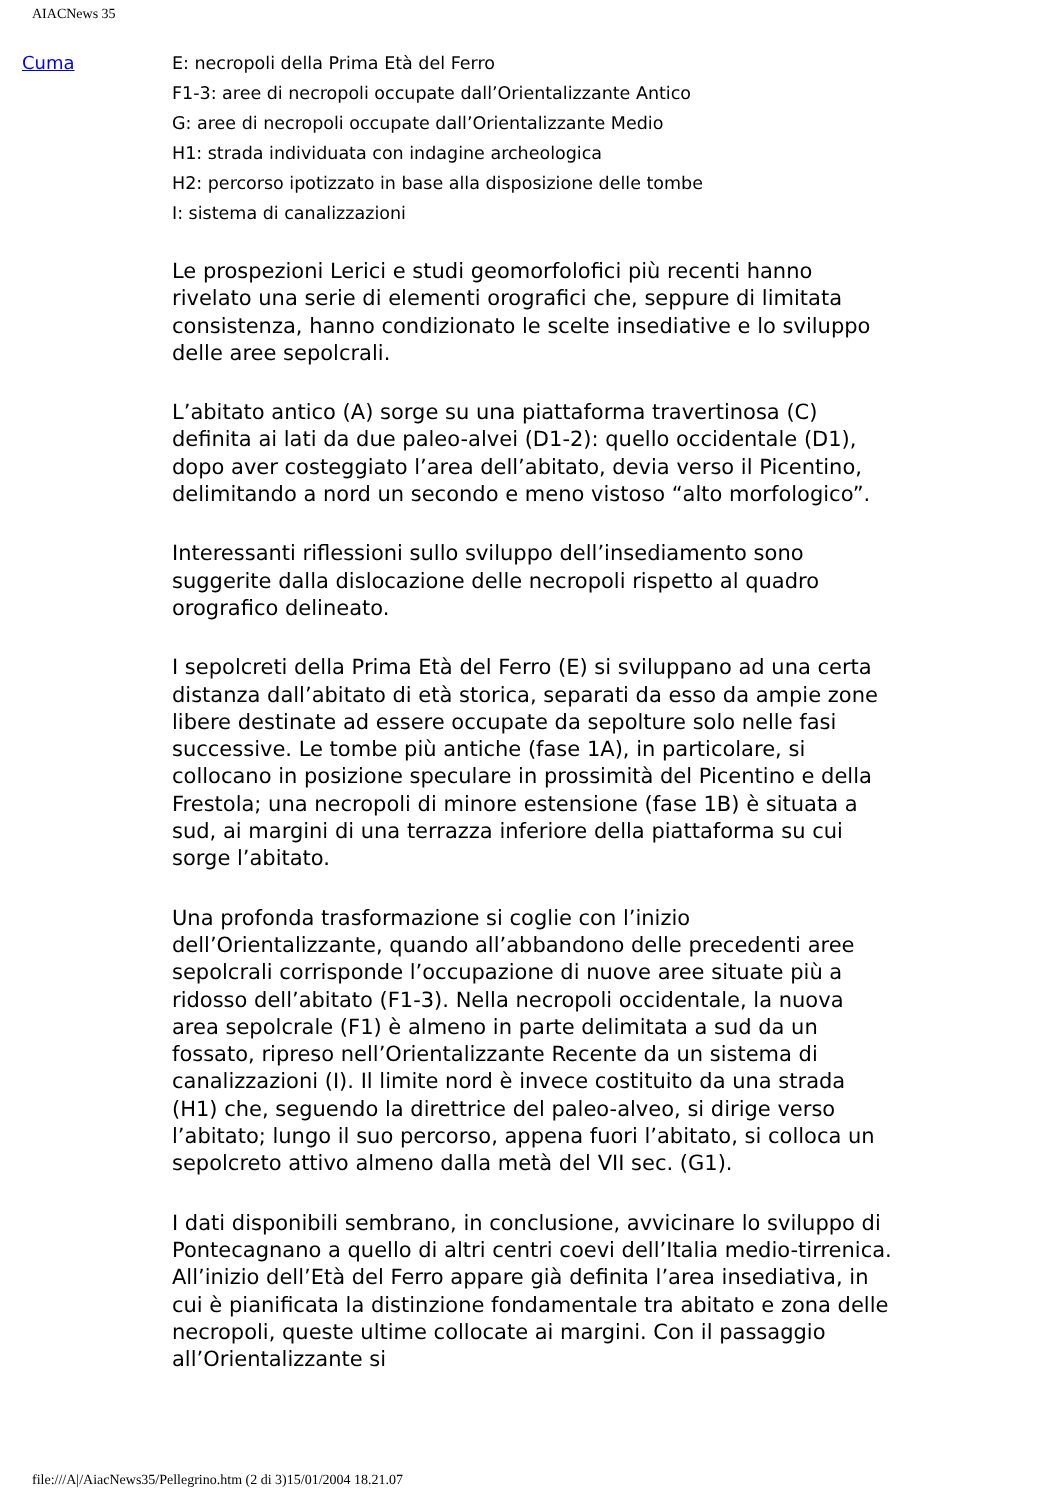AIACNews 35
Cuma
E: necropoli della Prima Età del Ferro
F1-3: aree di necropoli occupate dall’Orientalizzante Antico
G: aree di necropoli occupate dall’Orientalizzante Medio
H1: strada individuata con indagine archeologica
H2: percorso ipotizzato in base alla disposizione delle tombe
I: sistema di canalizzazioni
Le prospezioni Lerici e studi geomorfolofici più recenti hanno rivelato una serie di elementi orografici che, seppure di limitata consistenza, hanno condizionato le scelte insediative e lo sviluppo delle aree sepolcrali.
L’abitato antico (A) sorge su una piattaforma travertinosa (C) definita ai lati da due paleo-alvei (D1-2): quello occidentale (D1), dopo aver costeggiato l’area dell’abitato, devia verso il Picentino, delimitando a nord un secondo e meno vistoso “alto morfologico”.
Interessanti riflessioni sullo sviluppo dell’insediamento sono suggerite dalla dislocazione delle necropoli rispetto al quadro orografico delineato.
I sepolcreti della Prima Età del Ferro (E) si sviluppano ad una certa distanza dall’abitato di età storica, separati da esso da ampie zone libere destinate ad essere occupate da sepolture solo nelle fasi successive. Le tombe più antiche (fase 1A), in particolare, si collocano in posizione speculare in prossimità del Picentino e della Frestola; una necropoli di minore estensione (fase 1B) è situata a sud, ai margini di una terrazza inferiore della piattaforma su cui sorge l’abitato.
Una profonda trasformazione si coglie con l’inizio dell’Orientalizzante, quando all’abbandono delle precedenti aree sepolcrali corrisponde l’occupazione di nuove aree situate più a ridosso dell’abitato (F1-3). Nella necropoli occidentale, la nuova area sepolcrale (F1) è almeno in parte delimitata a sud da un fossato, ripreso nell’Orientalizzante Recente da un sistema di canalizzazioni (I). Il limite nord è invece costituito da una strada (H1) che, seguendo la direttrice del paleo-alveo, si dirige verso l’abitato; lungo il suo percorso, appena fuori l’abitato, si colloca un sepolcreto attivo almeno dalla metà del VII sec. (G1).
I dati disponibili sembrano, in conclusione, avvicinare lo sviluppo di Pontecagnano a quello di altri centri coevi dell’Italia medio-tirrenica. All’inizio dell’Età del Ferro appare già definita l’area insediativa, in cui è pianificata la distinzione fondamentale tra abitato e zona delle necropoli, queste ultime collocate ai margini. Con il passaggio all’Orientalizzante si
file:///A|/AiacNews35/Pellegrino.htm (2 di 3)15/01/2004 18.21.07